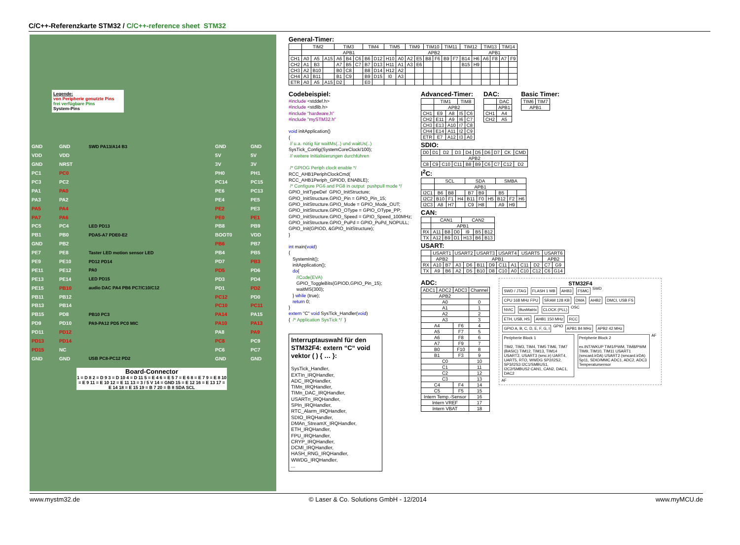C/C++-Referenzkarte STM32 / C/C++-reference sheet STM32
Legende:
von Peripherie genutzte Pins
frei verfügbare Pins
System-Pins
| GND | GND | SWD PA13/A14 B3 | GND | GND |
| VDD | VDD | | 5V | 5V |
| GND | NRST | | 3V | 3V |
| PC1 | PC0 | | PH0 | PH1 |
| PC3 | PC2 | | PC14 | PC15 |
| PA1 | PA0 | | PE6 | PC13 |
| PA3 | PA2 | | PE4 | PE5 |
| PA5 | PA4 | | PE2 | PE3 |
| PA7 | PA6 | | PE0 | PE1 |
| PC5 | PC4 | LED PD13 | PB8 | PB9 |
| PB1 | PB0 | PDA5-A7 PDE0-E2 | BOOT0 | VDD |
| GND | PB2 | | PB6 | PB7 |
| PE7 | PE8 | Taster LED motion sensor LED | PB4 | PB5 |
| PE9 | PE10 | PD12 PD14 | PD7 | PB3 |
| PE11 | PE12 | PA0 | PD5 | PD6 |
| PE13 | PE14 | LED PD15 | PD3 | PD4 |
| PE15 | PB10 | audio DAC PA4 PB6 PC7/C10/C12 | PD1 | PD2 |
| PB11 | PB12 | | PC12 | PD0 |
| PB13 | PB14 | | PC10 | PC11 |
| PB15 | PD8 | PB10 PC3 | PA14 | PA15 |
| PD9 | PD10 | PA9-PA12 PD5 PC0 MIC | PA10 | PA13 |
| PD11 | PD12 | | PA8 | PA9 |
| PD13 | PD14 | | PC8 | PC9 |
| PD15 | NC | | PC6 | PC7 |
| GND | GND | USB PC8-PC12 PD2 | GND | GND |
Board-Connector
1 = D 8 2 = D 9 3 = D 10 4 = D 11 5 = E 4 6 = E 5 7 = E 6 8 = E 7 9 = E 8 10 = E 9 11 = E 10 12 = E 11 13 = 3 / 5 V 14 = GND 15 = E 12 16 = E 13 17 = E 14 18 = E 15 19 = B 7 20 = B 8 SDA SCL
General-Timer:
| | TIM2 | | | TIM3 | | | TIM4 | | TIM5 | | TIM9 | | TIM10 | | TIM11 | | TIM12 | | TIM13 | | TIM14 | |
| | APB1 | | | | | | | | | APB2 | | | | | | | | APB1 | | | | |
| CH1 | A0 | A5 | A15 | A6 | B4 | C6 | B6 | D12 | H10 | A0 | A2 | E5 | B8 | F6 | B9 | F7 | B14 | H6 | A6 | F8 | A7 | F9 |
| CH2 | A1 | B3 | | A7 | B5 | C7 | B7 | D13 | H11 | A1 | A3 | E6 | | | | | B15 | H9 | | | | |
| CH3 | A2 | B10 | | B0 | C8 | | B8 | D14 | H12 | A2 | | | | | | | | | | | | |
| CH4 | A3 | B11 | | B1 | C9 | | B9 | D15 | I0 | A3 | | | | | | | | | | | | |
| ETR | A0 | A5 | A15 | D2 | | | E0 | | | | | | | | | | | | | | | |
Codebeispiel:
#include <stddef.h> #include <stdlib.h> #include "hardware.h" #include "mySTM32.h" void initApplication() { // u.a. nötig für waitMs(..) und waitUs(..) SysTick_Config(SystemCoreClock/100); // weitere Initialisierungen durchführen /* GPIOG Periph clock enable */ RCC_AHB1PeriphClockCmd( RCC_AHB1Periph_GPIOD, ENABLE); /* Configure PG6 and PG8 in output pushpull mode */ GPIO_InitTypeDef GPIO_InitStructure; GPIO_InitStructure.GPIO_Pin = GPIO_Pin_15; GPIO_InitStructure.GPIO_Mode = GPIO_Mode_OUT; GPIO_InitStructure.GPIO_OType = GPIO_OType_PP; GPIO_InitStructure.GPIO_Speed = GPIO_Speed_100MHz; GPIO_InitStructure.GPIO_PuPd = GPIO_PuPd_NOPULL; GPIO_Init(GPIOD, &GPIO_InitStructure); } int main(void) { SystemInit(); initApplication(); do{ //Code(EVA) GPIO_ToggleBits(GPIOD,GPIO_Pin_15); waitMS(300); } while (true); return 0; } extern "C" void SysTick_Handler(void) { /* Application SysTick */ }
Interruptauswahl für den STM32F4: extern “C“ void vektor ( ) { … }:
SysTick_Handler,
EXTIn_IRQHandler,
ADC_IRQHandler,
TIMn_IRQHandler,
TIMn_DAC_IRQHandler,
USARTn_IRQHandler,
SPIn_IRQHandler,
RTC_Alarm_IRQHandler,
SDIO_IRQHandler,
DMAn_StreamX_IRQHandler,
ETH_IRQHandler,
FPU_IRQHandler,
CRYP_IRQHandler,
DCMI_IRQHandler,
HASH_RNG_IRQHandler,
WWDG_IRQHandler,
...
Advanced-Timer:
| | TIM1 | | TIM8 | |
| | APB2 | | | |
| CH1 | E9 | A8 | I5 | C6 |
| CH2 | E11 | A9 | I6 | C7 |
| CH3 | E13 | A10 | I7 | C8 |
| CH4 | E14 | A11 | I2 | C9 |
| ETR | E7 | A12 | I3 | A0 |
DAC:
| | DAC |
| | APB1 |
| CH1 | A4 |
| CH2 | A5 |
Basic Timer:
| TIM6 | TIM7 |
| APB1 | |
SDIO:
| D0 | D1 | D2 | D3 | D4 | D5 | D6 | D7 | CK | CMD |
| APB2 | | | | | | | | | |
| C8 | C9 | C10 | C11 | B8 | B9 | C6 | C7 | C12 | D2 |
I<sup>2</sup>C:
| | SCL | | | SDA | | | SMBA | | |
| | APB1 | | | | | | | | |
| I2C1 | B6 | B8 | | B7 | B9 | | B5 | | |
| I2C2 | B10 | F1 | H4 | B11 | F0 | H5 | B12 | F2 | H6 |
| I2C3 | A8 | H7 | | C9 | H8 | | A9 | H9 | |
CAN:
| | CAN1 | | | CAN2 | | |
| | APB1 | | | | | |
| RX | A11 | B8 | D0 | I9 | B5 | B12 |
| TX | A12 | B9 | D1 | H13 | B6 | B13 |
USART:
| | USART1 | | USART2 | | USART3 | | USART4 | | USART5 | | USART6 | |
| | APB2 | | APB1 | | | | | | | | APB2 | |
| RX | A10 | B7 | A3 | D6 | B11 | D9 | C11 | A1 | C11 | D2 | C7 | G9 |
| TX | A9 | B6 | A2 | D5 | B10 | D8 | C10 | A0 | C10 | C12 | C6 | G14 |
ADC:
| ADC1 | ADC2 | ADC3 | Channel |
| APB2 | | | |
| A0 | | | 0 |
| A1 | | | 1 |
| A2 | | | 2 |
| A3 | | | 3 |
| A4 | | F6 | 4 |
| A5 | | F7 | 5 |
| A6 | | F8 | 6 |
| A7 | | F9 | 7 |
| B0 | | F10 | 8 |
| B1 | | F3 | 9 |
| C0 | | | 10 |
| C1 | | | 11 |
| C2 | | | 12 |
| C3 | | | 13 |
| C4 | | F4 | 14 |
| C5 | | F5 | 15 |
| Intern Temp.-Sensor | | | 16 |
| Intern VREF | | | 17 |
| Intern VBAT | | | 18 |
STM32F4
SWD / JTAG FLASH 1 MB AHB3 FSMC
SWD
CPU 168 MHz FPU SRAM 128 KB DMA AHB2 DMCI, USB FS
NVIC BusMatrix CLOCK (PLL)
OSC
ETH, USB, HS AHB1 150 MHz RCC
GPIO A, B, C, D, E, F, G, I
GPIO
APB1 84 MHz APB2 42 MHz
Peripherie Block 1
TIM2, TIM3, TIM4, TIM5 TIM6, TIM7 (BASIC) TIM12, TIM13, TIM14 USART2, USART3 (smc.ir) UART4, UART5, RTO, WWDG SP2/I2S2, SP3/I2S3 I2C1/SMBUS1, I2C2/SMBUS2 CAN1, CAN2, DAC1, DAC2
Peripherie Block 2
ex.INT/WKUP TIM1/PWM, TIM8/PWM TIM9, TIM10, TIM11 USART1 (smcard.irDA) USART2 (smcard.irDA) Sp11, SDIO/MMC ADC1, ADC2, ADC3 Temperatursensor
AF AF
www.mystm32.de © Laser & Co. Solutions GmbH - 12/2014 www.myMCU.de